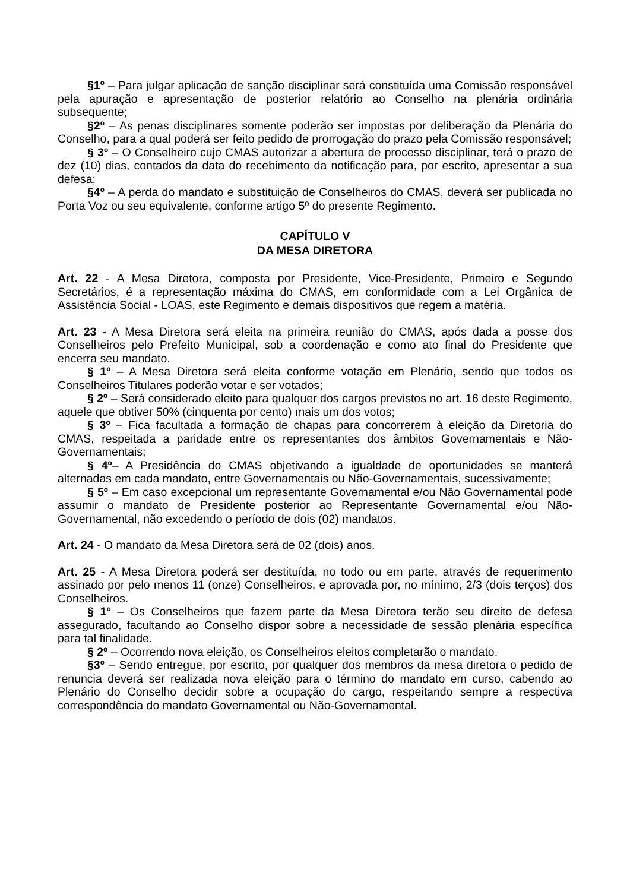§1º – Para julgar aplicação de sanção disciplinar será constituída uma Comissão responsável pela apuração e apresentação de posterior relatório ao Conselho na plenária ordinária subsequente;
§2º – As penas disciplinares somente poderão ser impostas por deliberação da Plenária do Conselho, para a qual poderá ser feito pedido de prorrogação do prazo pela Comissão responsável;
§ 3º – O Conselheiro cujo CMAS autorizar a abertura de processo disciplinar, terá o prazo de dez (10) dias, contados da data do recebimento da notificação para, por escrito, apresentar a sua defesa;
§4º – A perda do mandato e substituição de Conselheiros do CMAS, deverá ser publicada no Porta Voz ou seu equivalente, conforme artigo 5º do presente Regimento.
CAPÍTULO V
DA MESA DIRETORA
Art. 22 - A Mesa Diretora, composta por Presidente, Vice-Presidente, Primeiro e Segundo Secretários, é a representação máxima do CMAS, em conformidade com a Lei Orgânica de Assistência Social - LOAS, este Regimento e demais dispositivos que regem a matéria.
Art. 23 - A Mesa Diretora será eleita na primeira reunião do CMAS, após dada a posse dos Conselheiros pelo Prefeito Municipal, sob a coordenação e como ato final do Presidente que encerra seu mandato.
§ 1º – A Mesa Diretora será eleita conforme votação em Plenário, sendo que todos os Conselheiros Titulares poderão votar e ser votados;
§ 2º – Será considerado eleito para qualquer dos cargos previstos no art. 16 deste Regimento, aquele que obtiver 50% (cinquenta por cento) mais um dos votos;
§ 3º – Fica facultada a formação de chapas para concorrerem à eleição da Diretoria do CMAS, respeitada a paridade entre os representantes dos âmbitos Governamentais e Não-Governamentais;
§ 4º– A Presidência do CMAS objetivando a igualdade de oportunidades se manterá alternadas em cada mandato, entre Governamentais ou Não-Governamentais, sucessivamente;
§ 5º – Em caso excepcional um representante Governamental e/ou Não Governamental pode assumir o mandato de Presidente posterior ao Representante Governamental e/ou Não-Governamental, não excedendo o período de dois (02) mandatos.
Art. 24 - O mandato da Mesa Diretora será de 02 (dois) anos.
Art. 25 - A Mesa Diretora poderá ser destituída, no todo ou em parte, através de requerimento assinado por pelo menos 11 (onze) Conselheiros, e aprovada por, no mínimo, 2/3 (dois terços) dos Conselheiros.
§ 1º – Os Conselheiros que fazem parte da Mesa Diretora terão seu direito de defesa assegurado, facultando ao Conselho dispor sobre a necessidade de sessão plenária específica para tal finalidade.
§ 2º – Ocorrendo nova eleição, os Conselheiros eleitos completarão o mandato.
§3º – Sendo entregue, por escrito, por qualquer dos membros da mesa diretora o pedido de renuncia deverá ser realizada nova eleição para o término do mandato em curso, cabendo ao Plenário do Conselho decidir sobre a ocupação do cargo, respeitando sempre a respectiva correspondência do mandato Governamental ou Não-Governamental.